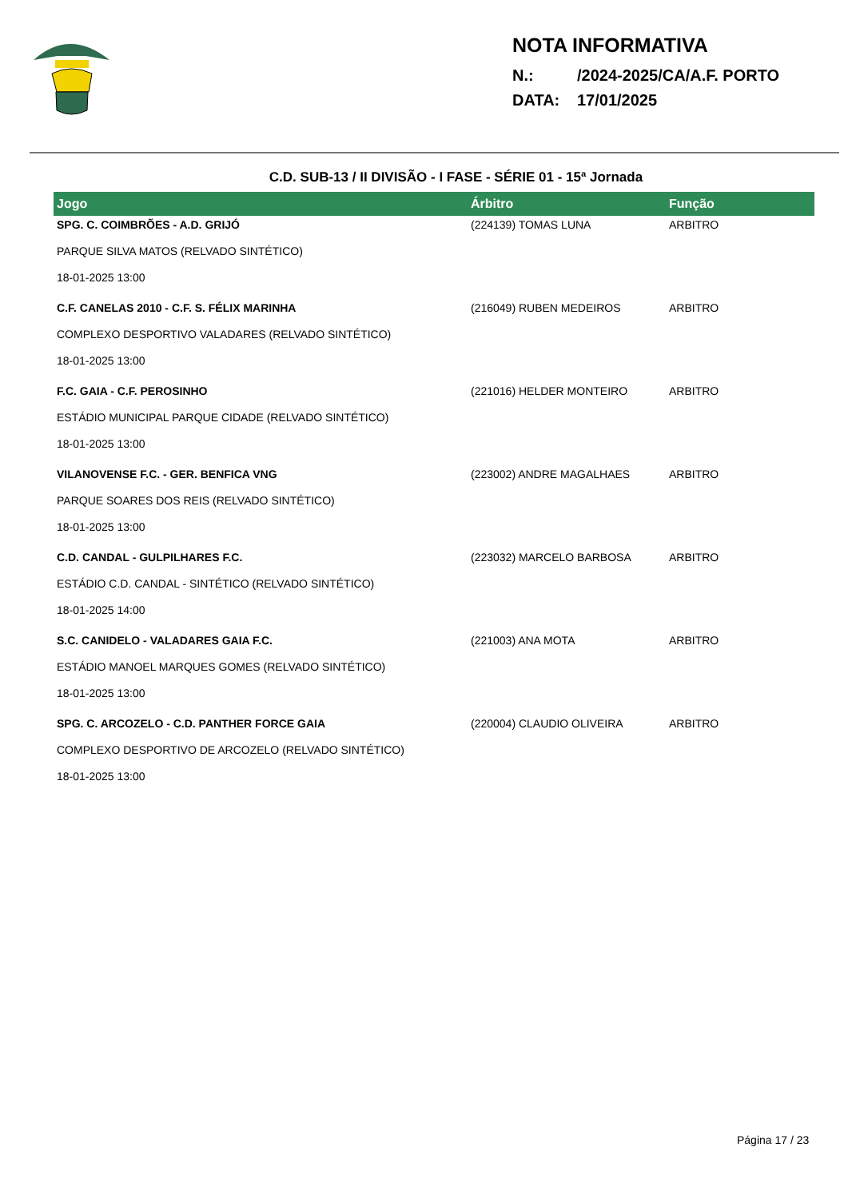NOTA INFORMATIVA
N.: /2024-2025/CA/A.F. PORTO
DATA: 17/01/2025
C.D. SUB-13 / II DIVISÃO - I FASE - SÉRIE 01 - 15ª Jornada
| Jogo | Árbitro | Função |
| --- | --- | --- |
| SPG. C. COIMBRÕES - A.D. GRIJÓ | (224139) TOMAS LUNA | ARBITRO |
| PARQUE SILVA MATOS (RELVADO SINTÉTICO) | | |
| 18-01-2025 13:00 | | |
| C.F. CANELAS 2010 - C.F. S. FÉLIX MARINHA | (216049) RUBEN MEDEIROS | ARBITRO |
| COMPLEXO DESPORTIVO VALADARES (RELVADO SINTÉTICO) | | |
| 18-01-2025 13:00 | | |
| F.C. GAIA - C.F. PEROSINHO | (221016) HELDER MONTEIRO | ARBITRO |
| ESTÁDIO MUNICIPAL PARQUE CIDADE (RELVADO SINTÉTICO) | | |
| 18-01-2025 13:00 | | |
| VILANOVENSE F.C. - GER. BENFICA VNG | (223002) ANDRE MAGALHAES | ARBITRO |
| PARQUE SOARES DOS REIS (RELVADO SINTÉTICO) | | |
| 18-01-2025 13:00 | | |
| C.D. CANDAL - GULPILHARES F.C. | (223032) MARCELO BARBOSA | ARBITRO |
| ESTÁDIO C.D. CANDAL - SINTÉTICO (RELVADO SINTÉTICO) | | |
| 18-01-2025 14:00 | | |
| S.C. CANIDELO - VALADARES GAIA F.C. | (221003) ANA MOTA | ARBITRO |
| ESTÁDIO MANOEL MARQUES GOMES (RELVADO SINTÉTICO) | | |
| 18-01-2025 13:00 | | |
| SPG. C. ARCOZELO - C.D. PANTHER FORCE GAIA | (220004) CLAUDIO OLIVEIRA | ARBITRO |
| COMPLEXO DESPORTIVO DE ARCOZELO (RELVADO SINTÉTICO) | | |
| 18-01-2025 13:00 | | |
Página 17 / 23